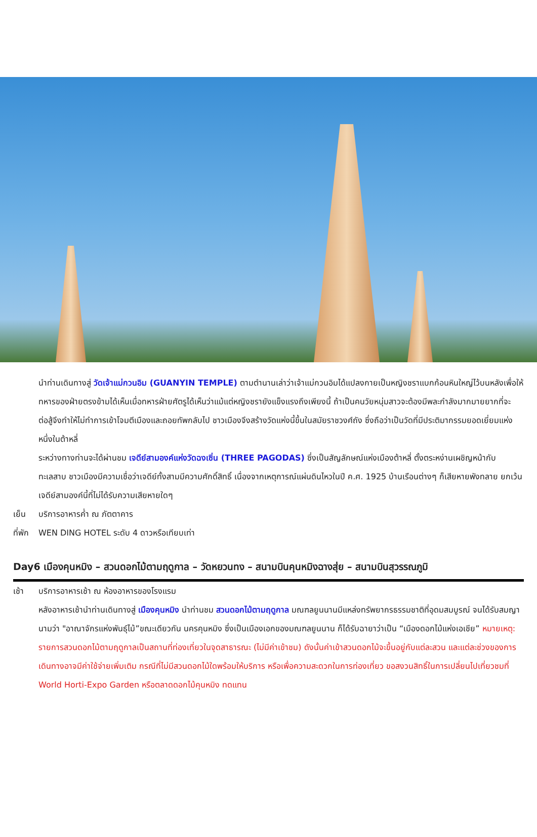นำท่านเดินทางสู่ วัดเจ้าแม่กวนอิม (GUANYIN TEMPLE) ตามตำนานเล่าว่าเจ้าแม่กวนอิมได้แปลงกายเป็นหญิงชราแบกก้อนหินใหญ่ไว้บนหลังเพื่อให้ทหารของฝ่ายตรงข้ามได้เห็นเมื่อทหารฝ่ายศัตรูได้เห็นว่าแม้แต่หญิงชรายังแข็งแรงถึงเพียงนี้ ถ้าเป็นคนวัยหนุ่มสาวจะต้องมีพละกำลังมากมายยากที่จะต่อสู้จึงทำให้ไม่ทำการเข้าโจมตีเมืองและถอยทัพกลับไป ชาวเมืองจึงสร้างวัดแห่งนี้ขึ้นในสมัยราชวงศ์ถัง ซึ่งถือว่าเป็นวัดที่มีประติมากรรมยอดเยี่ยมแห่งหนึ่งในต้าหลี่
ระหว่างทางท่านจะได้ผ่านชม เจดีย์สามองค์แห่งวัดฉงเซิ่น (THREE PAGODAS) ซึ่งเป็นสัญลักษณ์แห่งเมืองต้าหลี่ ตั้งตระหง่านเผชิญหน้ากับทะเลสาบ ชาวเมืองมีความเชื่อว่าเจดีย์ทั้งสามมีความศักดิ์สิทธิ์ เนื่องจากเหตุการณ์แผ่นดินไหวในปี ค.ศ. 1925 บ้านเรือนต่างๆ ก็เสียหายพังทลาย ยกเว้นเจดีย์สามองค์นี้ที่ไม่ได้รับความเสียหายใดๆ
เย็น บริการอาหารค่ำ ณ ภัตตาคาร
ที่พัก WEN DING HOTEL ระดับ 4 ดาวหรือเทียบเท่า
Day6 เมืองคุนหมิง – สวนดอกไม้ตามฤดูกาล – วัดหยวนทง – สนามบินคุนหมิงฉางสุ่ย – สนามบินสุวรรณภูมิ
เช้า บริการอาหารเช้า ณ ห้องอาหารของโรงแรม
หลังอาหารเช้านำท่านเดินทางสู่ เมืองคุนหมิง นำท่านชม สวนดอกไม้ตามฤดูกาล มณฑลยูนนานมีแหล่งทรัพยากรธรรมชาติที่อุดมสมบูรณ์ จนได้รับสมญานามว่า "อาณาจักรแห่งพันธุ์ไม้”ขณะเดียวกัน นครคุนหมิง ซึ่งเป็นเมืองเอกของมณฑลยูนนาน ก็ได้รับฉายาว่าเป็น “เมืองดอกไม้แห่งเอเชีย” หมายเหตุ: รายการสวนดอกไม้ตามฤดูกาลเป็นสถานที่ท่องเที่ยวในจุดสาธารณะ (ไม่มีค่าเข้าชม) ดังนั้นค่าเข้าสวนดอกไม้จะขึ้นอยู่กับแต่ละสวน และแต่ละช่วงของการเดินทางอาจมีค่าใช้จ่ายเพิ่มเติม กรณีที่ไม่มีสวนดอกไม้ใดพร้อมให้บริการ หรือเพื่อความสะดวกในการท่องเที่ยว ขอสงวนสิทธิ์ในการเปลี่ยนไปเที่ยวชมที่ World Horti-Expo Garden หรือตลาดดอกไม้คุนหมิง ทดแทน